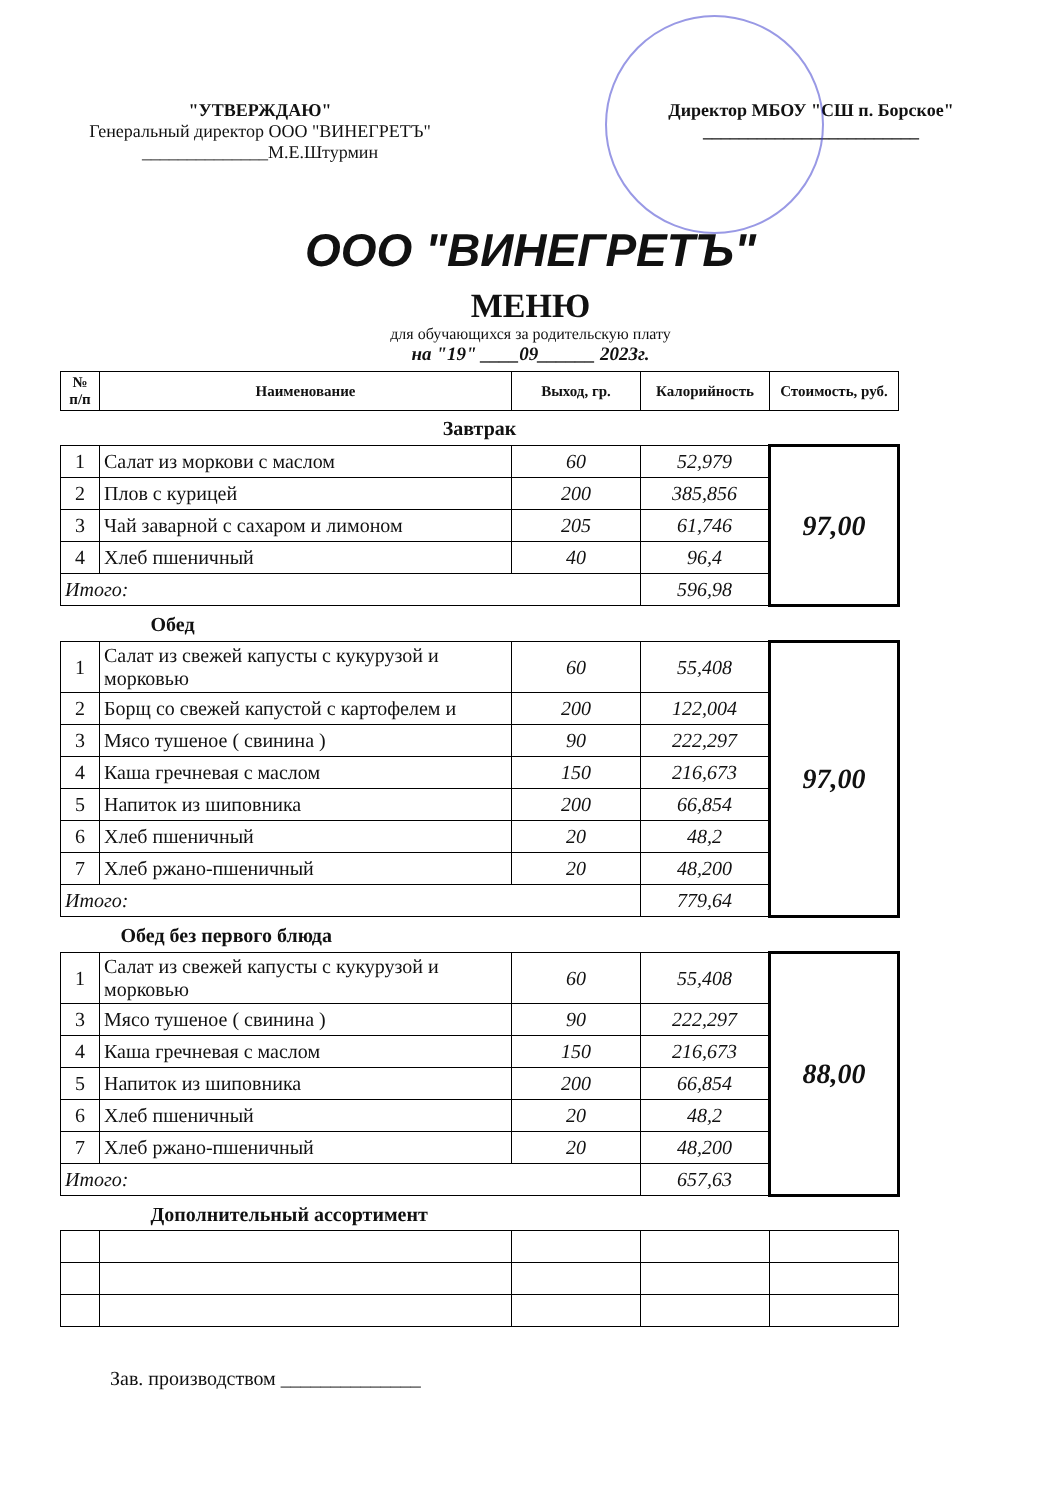"УТВЕРЖДАЮ"
Генеральный директор ООО "ВИНЕГРЕТЪ"
______________М.Е.Штурмин
Директор МБОУ "СШ п. Борское"
________________________
ООО "ВИНЕГРЕТЪ"
МЕНЮ
для обучающихся за родительскую плату
на "19" ____09______ 2023г.
| № п/п | Наименование | Выход, гр. | Калорийность | Стоимость, руб. |
| --- | --- | --- | --- | --- |
| Завтрак | | | | |
| 1 | Салат из моркови с маслом | 60 | 52,979 | 97,00 |
| 2 | Плов с курицей | 200 | 385,856 | |
| 3 | Чай заварной с сахаром и лимоном | 205 | 61,746 | |
| 4 | Хлеб пшеничный | 40 | 96,4 | |
| Итого: | | | 596,98 | |
| Обед | | | | |
| 1 | Салат из свежей капусты с кукурузой и морковью | 60 | 55,408 | 97,00 |
| 2 | Борщ со свежей капустой с картофелем и | 200 | 122,004 | |
| 3 | Мясо тушеное ( свинина ) | 90 | 222,297 | |
| 4 | Каша гречневая с маслом | 150 | 216,673 | |
| 5 | Напиток из шиповника | 200 | 66,854 | |
| 6 | Хлеб пшеничный | 20 | 48,2 | |
| 7 | Хлеб ржано-пшеничный | 20 | 48,200 | |
| Итого: | | | 779,64 | |
| Обед без первого блюда | | | | |
| 1 | Салат из свежей капусты с кукурузой и морковью | 60 | 55,408 | 88,00 |
| 3 | Мясо тушеное ( свинина ) | 90 | 222,297 | |
| 4 | Каша гречневая с маслом | 150 | 216,673 | |
| 5 | Напиток из шиповника | 200 | 66,854 | |
| 6 | Хлеб пшеничный | 20 | 48,2 | |
| 7 | Хлеб ржано-пшеничный | 20 | 48,200 | |
| Итого: | | | 657,63 | |
| Дополнительный ассортимент | | | | |
Зав. производством ______________